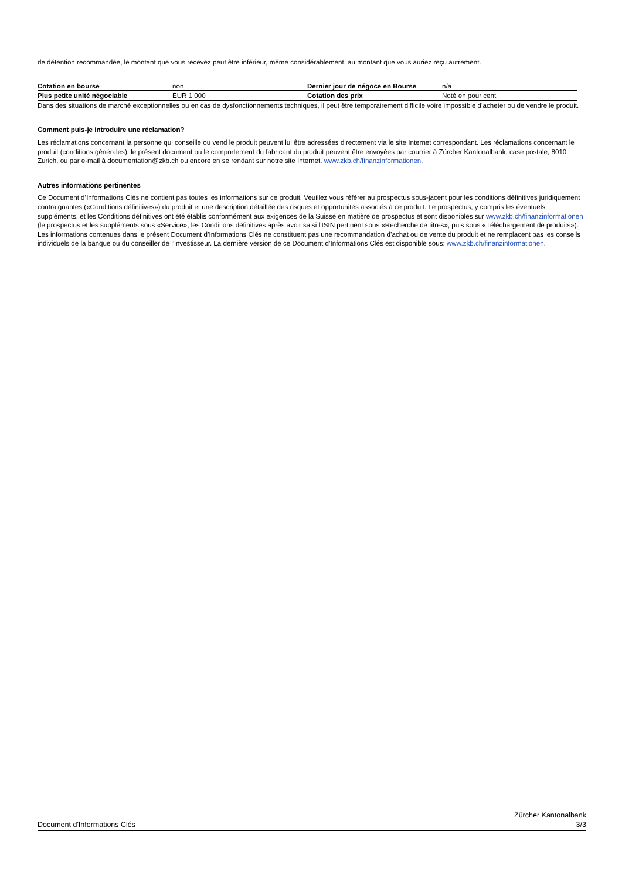de détention recommandée, le montant que vous recevez peut être inférieur, même considérablement, au montant que vous auriez reçu autrement.
| Cotation en bourse | non | Dernier jour de négoce en Bourse | n/a |
| Plus petite unité négociable | EUR 1 000 | Cotation des prix | Noté en pour cent |
Dans des situations de marché exceptionnelles ou en cas de dysfonctionnements techniques, il peut être temporairement difficile voire impossible d’acheter ou de vendre le produit.
Comment puis-je introduire une réclamation?
Les réclamations concernant la personne qui conseille ou vend le produit peuvent lui être adressées directement via le site Internet correspondant. Les réclamations concernant le produit (conditions générales), le présent document ou le comportement du fabricant du produit peuvent être envoyées par courrier à Zürcher Kantonalbank, case postale, 8010 Zurich, ou par e-mail à documentation@zkb.ch ou encore en se rendant sur notre site Internet. www.zkb.ch/finanzinformationen.
Autres informations pertinentes
Ce Document d’Informations Clés ne contient pas toutes les informations sur ce produit. Veuillez vous référer au prospectus sous-jacent pour les conditions définitives juridiquement contraignantes («Conditions définitives») du produit et une description détaillée des risques et opportunités associés à ce produit. Le prospectus, y compris les éventuels suppléments, et les Conditions définitives ont été établis conformément aux exigences de la Suisse en matière de prospectus et sont disponibles sur www.zkb.ch/finanzinformationen (le prospectus et les suppléments sous «Service»; les Conditions définitives après avoir saisi l’ISIN pertinent sous «Recherche de titres», puis sous «Téléchargement de produits»). Les informations contenues dans le présent Document d’Informations Clés ne constituent pas une recommandation d’achat ou de vente du produit et ne remplacent pas les conseils individuels de la banque ou du conseiller de l’investisseur. La dernière version de ce Document d’Informations Clés est disponible sous: www.zkb.ch/finanzinformationen.
Document d'Informations Clés Zürcher Kantonalbank
3/3